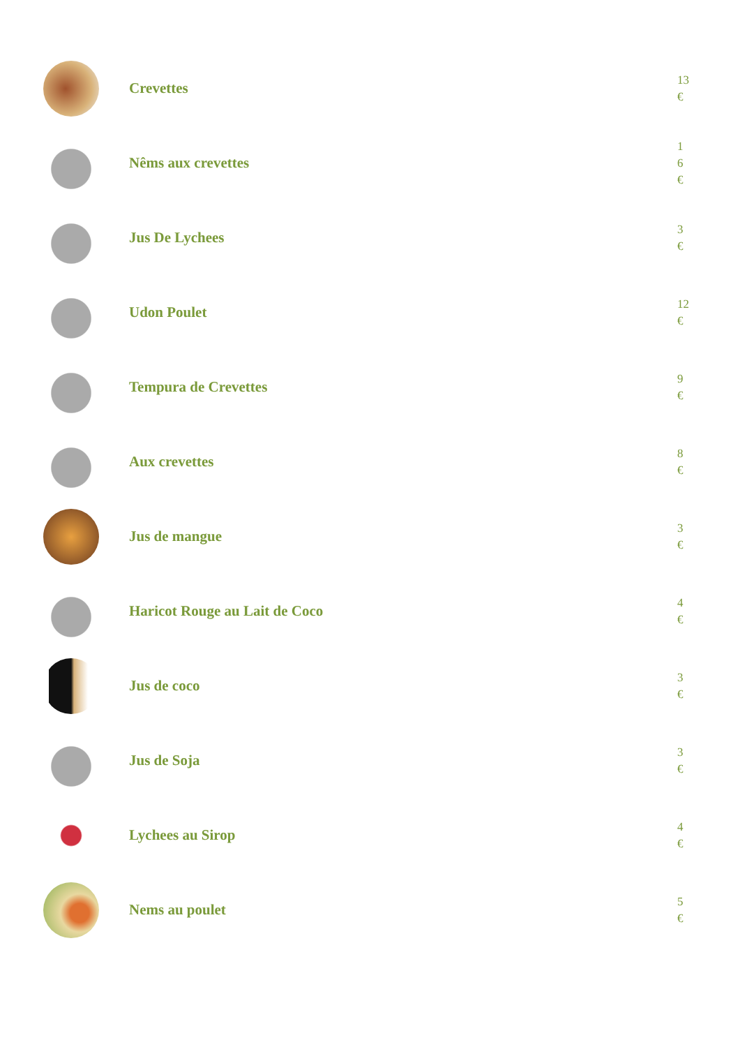Crevettes
13
€
Nêms aux crevettes
1
6
€
Jus De Lychees
3
€
Udon Poulet
12
€
Tempura de Crevettes
9
€
Aux crevettes
8
€
Jus de mangue
3
€
Haricot Rouge au Lait de Coco
4
€
Jus de coco
3
€
Jus de Soja
3
€
Lychees au Sirop
4
€
Nems au poulet
5
€